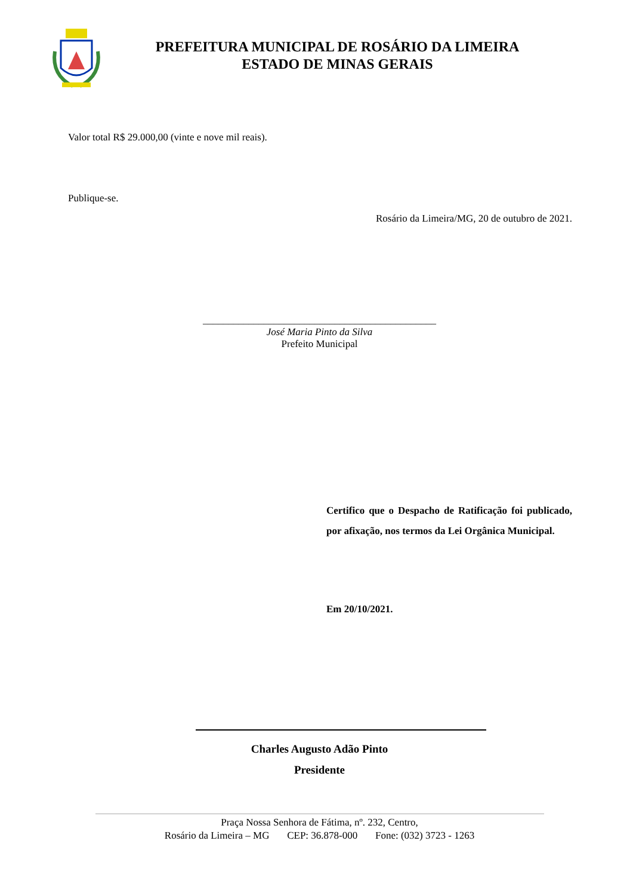PREFEITURA MUNICIPAL DE ROSÁRIO DA LIMEIRA
ESTADO DE MINAS GERAIS
Valor total R$ 29.000,00 (vinte e nove mil reais).
Publique-se.
Rosário da Limeira/MG, 20 de outubro de 2021.
______________________________________________
José Maria Pinto da Silva
Prefeito Municipal
Certifico que o Despacho de Ratificação foi publicado, por afixação, nos termos da Lei Orgânica Municipal.
Em 20/10/2021.
Charles Augusto Adão Pinto
Presidente
Praça Nossa Senhora de Fátima, nº. 232, Centro,
Rosário da Limeira – MG CEP: 36.878-000 Fone: (032) 3723 - 1263